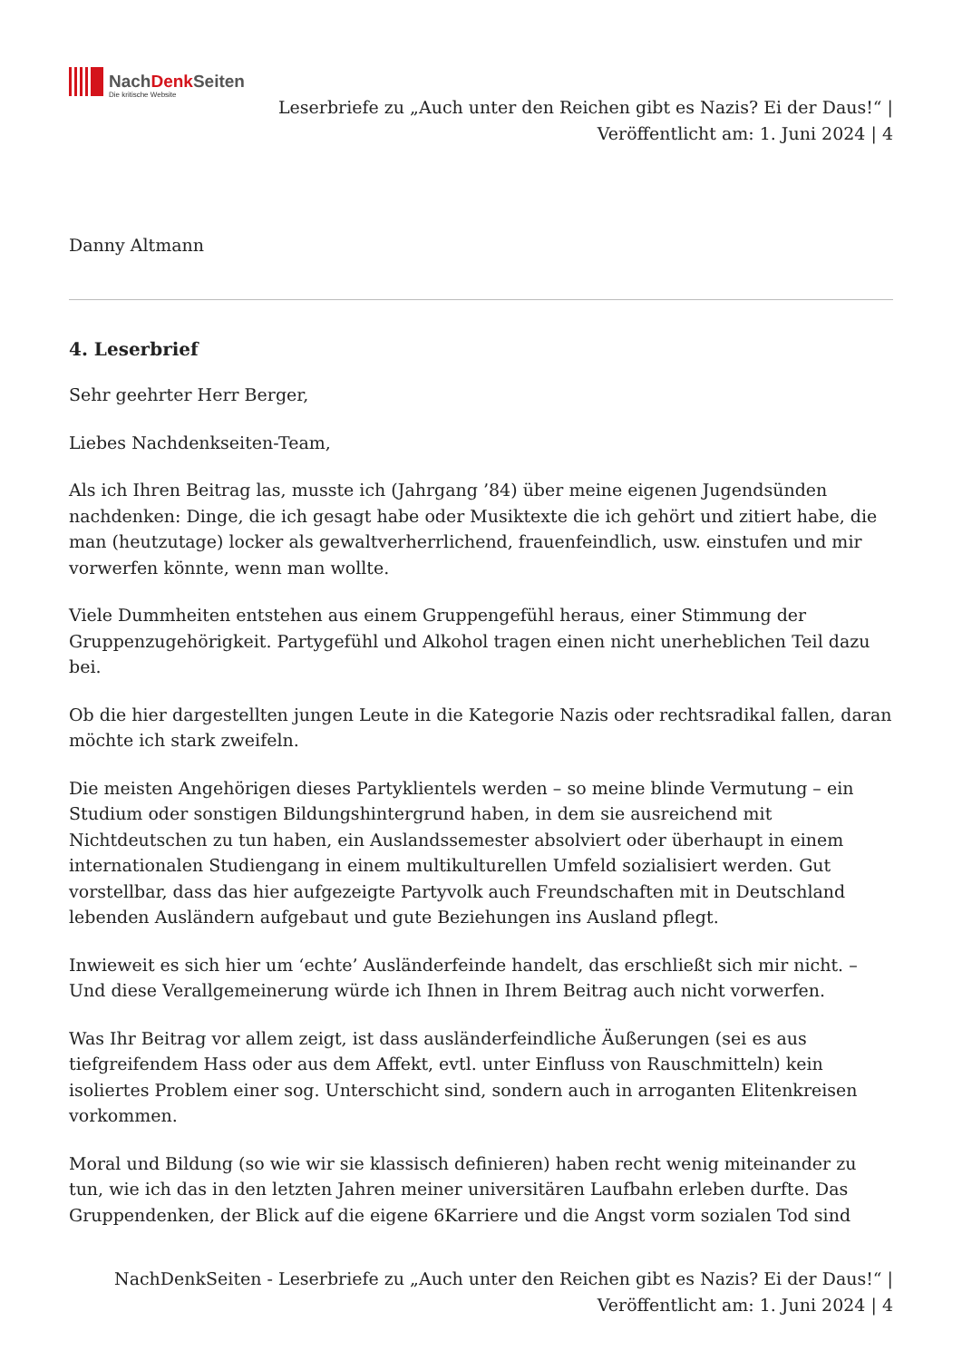NachDenk Seiten
Die kritische Website
Leserbriefe zu „Auch unter den Reichen gibt es Nazis? Ei der Daus!“ | Veröffentlicht am: 1. Juni 2024 | 4
Danny Altmann
4. Leserbrief
Sehr geehrter Herr Berger,
Liebes Nachdenkseiten-Team,
Als ich Ihren Beitrag las, musste ich (Jahrgang ’84) über meine eigenen Jugendsünden nachdenken: Dinge, die ich gesagt habe oder Musiktexte die ich gehört und zitiert habe, die man (heutzutage) locker als gewaltverherrlichend, frauenfeindlich, usw. einstufen und mir vorwerfen könnte, wenn man wollte.
Viele Dummheiten entstehen aus einem Gruppengefühl heraus, einer Stimmung der Gruppenzugehörigkeit. Partygefühl und Alkohol tragen einen nicht unerheblichen Teil dazu bei.
Ob die hier dargestellten jungen Leute in die Kategorie Nazis oder rechtsradikal fallen, daran möchte ich stark zweifeln.
Die meisten Angehörigen dieses Partyklientels werden – so meine blinde Vermutung – ein Studium oder sonstigen Bildungshintergrund haben, in dem sie ausreichend mit Nichtdeutschen zu tun haben, ein Auslandssemester absolviert oder überhaupt in einem internationalen Studiengang in einem multikulturellen Umfeld sozialisiert werden. Gut vorstellbar, dass das hier aufgezeigte Partyvolk auch Freundschaften mit in Deutschland lebenden Ausländern aufgebaut und gute Beziehungen ins Ausland pflegt.
Inwieweit es sich hier um ‘echte’ Ausländerfeinde handelt, das erschließt sich mir nicht. – Und diese Verallgemeinerung würde ich Ihnen in Ihrem Beitrag auch nicht vorwerfen.
Was Ihr Beitrag vor allem zeigt, ist dass ausländerfeindliche Äußerungen (sei es aus tiefgreifendem Hass oder aus dem Affekt, evtl. unter Einfluss von Rauschmitteln) kein isoliertes Problem einer sog. Unterschicht sind, sondern auch in arroganten Elitenkreisen vorkommen.
Moral und Bildung (so wie wir sie klassisch definieren) haben recht wenig miteinander zu tun, wie ich das in den letzten Jahren meiner universitären Laufbahn erleben durfte. Das Gruppendenken, der Blick auf die eigene 6Karriere und die Angst vorm sozialen Tod sind
NachDenkSeiten - Leserbriefe zu „Auch unter den Reichen gibt es Nazis? Ei der Daus!“ |
Veröffentlicht am: 1. Juni 2024 | 4